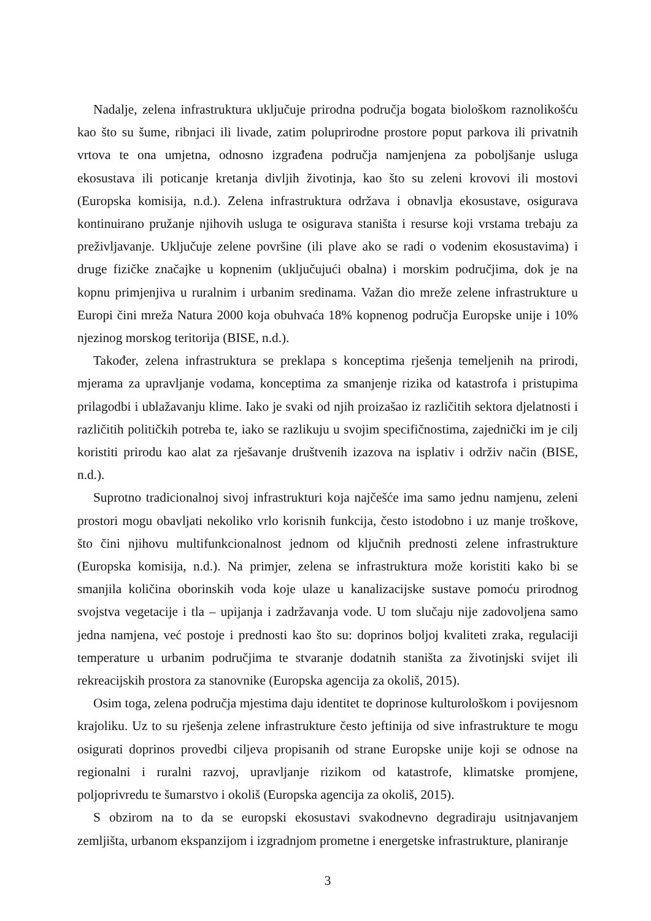Nadalje, zelena infrastruktura uključuje prirodna područja bogata biološkom raznolikošću kao što su šume, ribnjaci ili livade, zatim poluprirodne prostore poput parkova ili privatnih vrtova te ona umjetna, odnosno izgrađena područja namjenjena za poboljšanje usluga ekosustava ili poticanje kretanja divljih životinja, kao što su zeleni krovovi ili mostovi (Europska komisija, n.d.). Zelena infrastruktura održava i obnavlja ekosustave, osigurava kontinuirano pružanje njihovih usluga te osigurava staništa i resurse koji vrstama trebaju za preživljavanje. Uključuje zelene površine (ili plave ako se radi o vodenim ekosustavima) i druge fizičke značajke u kopnenim (uključujući obalna) i morskim područjima, dok je na kopnu primjenjiva u ruralnim i urbanim sredinama. Važan dio mreže zelene infrastrukture u Europi čini mreža Natura 2000 koja obuhvaća 18% kopnenog područja Europske unije i 10% njezinog morskog teritorija (BISE, n.d.).
Također, zelena infrastruktura se preklapa s konceptima rješenja temeljenih na prirodi, mjerama za upravljanje vodama, konceptima za smanjenje rizika od katastrofa i pristupima prilagodbi i ublažavanju klime. Iako je svaki od njih proizašao iz različitih sektora djelatnosti i različitih političkih potreba te, iako se razlikuju u svojim specifičnostima, zajednički im je cilj koristiti prirodu kao alat za rješavanje društvenih izazova na isplativ i održiv način (BISE, n.d.).
Suprotno tradicionalnoj sivoj infrastrukturi koja najčešće ima samo jednu namjenu, zeleni prostori mogu obavljati nekoliko vrlo korisnih funkcija, često istodobno i uz manje troškove, što čini njihovu multifunkcionalnost jednom od ključnih prednosti zelene infrastrukture (Europska komisija, n.d.). Na primjer, zelena se infrastruktura može koristiti kako bi se smanjila količina oborinskih voda koje ulaze u kanalizacijske sustave pomoću prirodnog svojstva vegetacije i tla – upijanja i zadržavanja vode. U tom slučaju nije zadovoljena samo jedna namjena, već postoje i prednosti kao što su: doprinos boljoj kvaliteti zraka, regulaciji temperature u urbanim područjima te stvaranje dodatnih staništa za životinjski svijet ili rekreacijskih prostora za stanovnike (Europska agencija za okoliš, 2015).
Osim toga, zelena područja mjestima daju identitet te doprinose kulturološkom i povijesnom krajoliku. Uz to su rješenja zelene infrastrukture često jeftinija od sive infrastrukture te mogu osigurati doprinos provedbi ciljeva propisanih od strane Europske unije koji se odnose na regionalni i ruralni razvoj, upravljanje rizikom od katastrofe, klimatske promjene, poljoprivredu te šumarstvo i okoliš (Europska agencija za okoliš, 2015).
S obzirom na to da se europski ekosustavi svakodnevno degradiraju usitnjavanjem zemljišta, urbanom ekspanzijom i izgradnjom prometne i energetske infrastrukture, planiranje
3